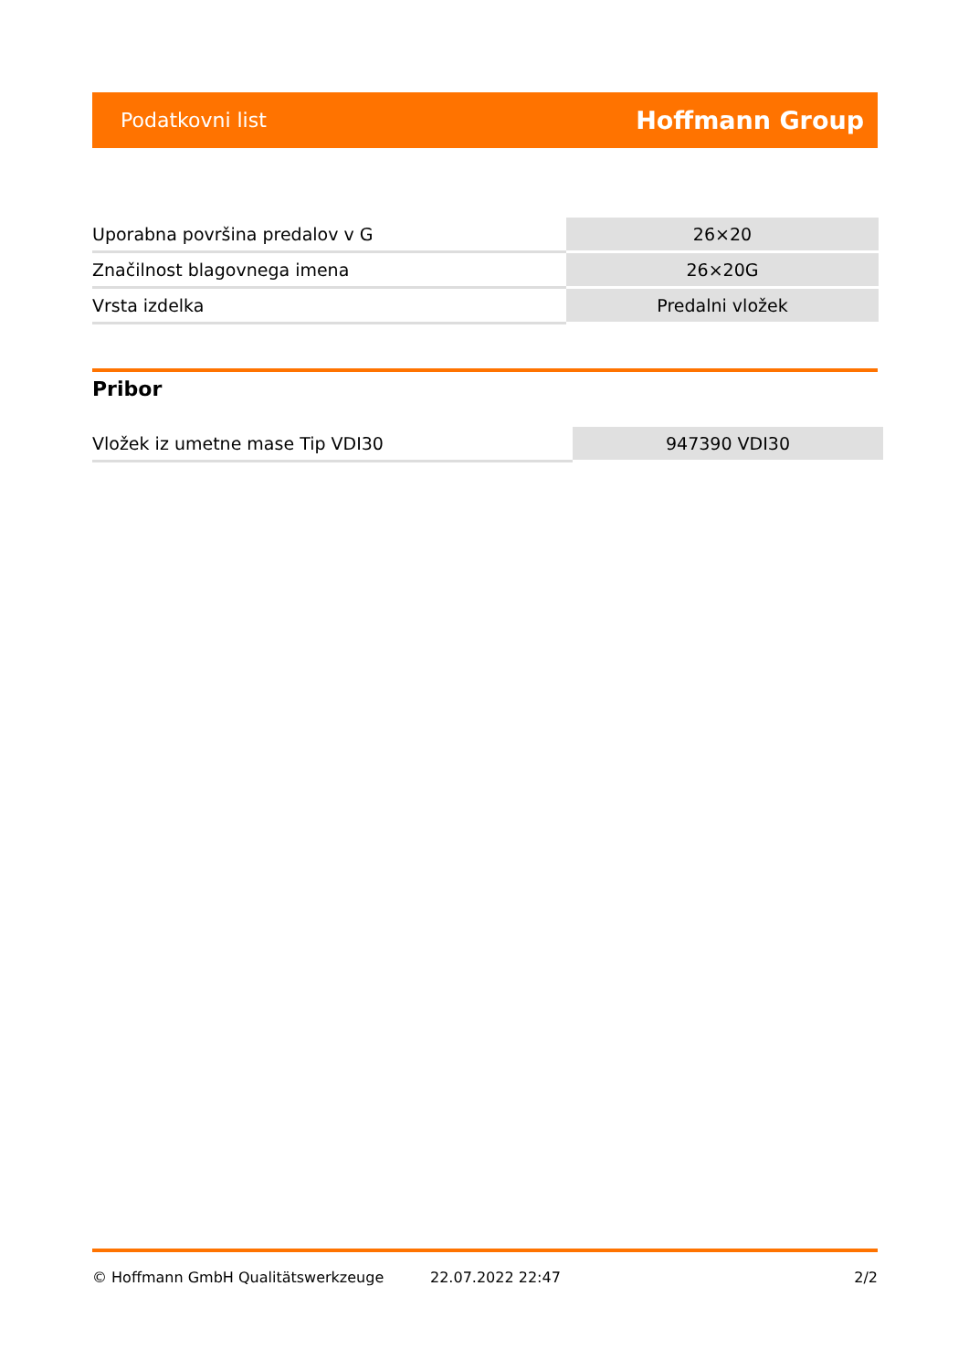Podatkovni list Hoffmann Group
| Uporabna površina predalov v G | 26×20 |
| Značilnost blagovnega imena | 26×20G |
| Vrsta izdelka | Predalni vložek |
Pribor
| Vložek iz umetne mase Tip VDI30 | 947390 VDI30 |
© Hoffmann GmbH Qualitätswerkzeuge 22.07.2022 22:47 2/2